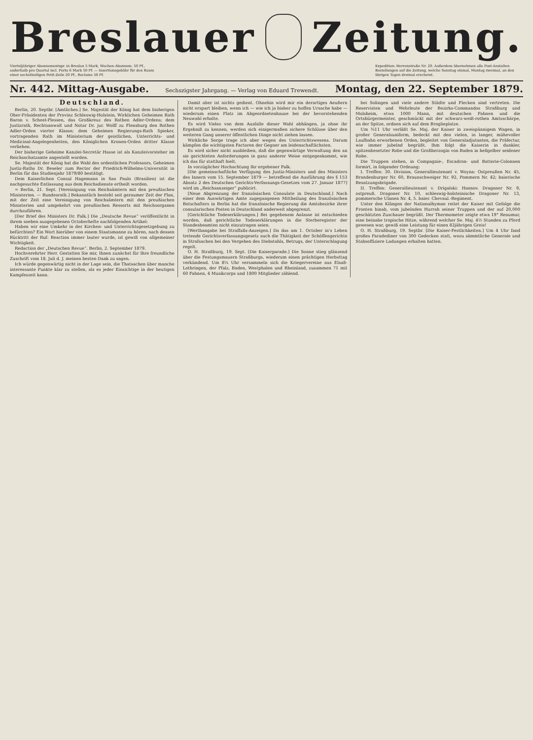Breslauer Zeitung.
Vierteljähriger Abonnementspr. in Breslau 5 Mark, Wochen-Abonnem. 50 Pf., außerhalb pro Quartal incl. Porto 6 Mark 50 Pf. — Insertionsgebühr für den Raum einer sechstheiligen Petit-Zeile 20 Pf., Reclame 50 Pf.
Expedition: Herrenstraße Nr. 20. Außerdem übernehmen alle Post-Anstalten Bestellungen auf die Zeitung, welche Sonntag einmal, Montag zweimal, an den übrigen Tagen dreimal erscheint.
Nr. 442. Mittag-Ausgabe. Sechszigster Jahrgang. — Verlag von Eduard Trewendt. Montag, den 22. September 1879.
Deutschland.
Berlin, 20. Septbr. [Amtliches.] Se. Majestät der König hat dem bisherigen Ober-Präsidenten der Provinz Schleswig-Holstein, Wirklichen Geheimen Rath Baron v. Scheel-Plessen, das Großkreuz des Rothen Adler-Ordens; dem Justizrath, Rechtsanwalt und Notar Dr. jur. Wolff zu Flensburg den Rothen Adler-Orden vierter Klasse; dem Geheimen Regierungs-Rath Spieker, vortragenden Rath im Ministerium der geistlichen, Unterrichts- und Medicinal-Angelegenheiten, den Königlichen Kronen-Orden dritter Klasse verliehen.
Der bisherige Geheime Kanzlei-Secretär Hasse ist als Kanzleivorsteher im Reichsschatzamte angestellt worden.
Se. Majestät der König hat die Wahl des ordentlichen Professors, Geheimen Justiz-Raths Dr. Beseler zum Rector der Friedrich-Wilhelms-Universität in Berlin für das Studienjahr 1879/80 bestätigt.
Dem Kaiserlichen Consul Hagemann in Sao Paulo (Brasilien) ist die nachgesuchte Entlassung aus dem Reichsdienste ertheilt worden.
= Berlin, 21. Sept. [Vereinigung von Reichsämtern mit den preußischen Ministerien. — Bundesrath.] Bekanntlich besteht seit geraumer Zeit der Plan, mit der Zeit eine Vereinigung von Reichsämtern mit den preußischen Ministerien und umgekehrt von preußischen Ressorts mit Reichsorganen durchzuführen.
[Der Brief des Ministers Dr. Falk.] Die „Deutsche Revue“ veröffentlicht in ihrem soeben ausgegebenen Octoberhefte nachfolgenden Artikel:
Haben wir eine Umkehr in der Kirchen- und Unterrichtsgesetzgebung zu befürchten? Ein Wort hierüber von einem Staatsmanne zu hören, nach dessen Rücktritt der Ruf: Reaction immer lauter wurde, ist gewiß von allgemeiner Wichtigkeit.
Redaction der „Deutschen Revue“. Berlin, 2. September 1879.
Hochverehrter Herr. Gestatten Sie mir, Ihnen zunächst für Ihre freundliche Zuschrift vom 18. Juli d. J. meinen besten Dank zu sagen.
Ich würde gegenwärtig nicht in der Lage sein, die Thatsachen über manche interessante Punkte klar zu stellen, als es jeder Einsichtige in der heutigen Kampfeszeit kann.
Damit aber ist nichts gedient. Ohnehin wird mir ein derartiges Aeußern nicht erspart bleiben, wenn ich — wie ich ja bisher zu hoffen Ursache habe — wiederum einen Platz im Abgeordnetenhause bei der bevorstehenden Neuwahl erhalte.
Es wird Vieles von dem Ausfalle dieser Wahl abhängen, ja ohne ihr Ergebniß zu kennen, werden sich einigermaßen sichere Schlüsse über den weiteren Gang unserer öffentlichen Dinge nicht ziehen lassen.
Wirkliche Sorge trage ich aber wegen des Unterrichtswesens. Darum kämpfen die wichtigsten Factoren der Gegner am leidenschaftlichsten.
Es wird sicher nicht ausbleiben, daß die gegenwärtige Verwaltung den an sie gerichteten Anforderungen in ganz anderer Weise entgegenkommt, wie ich das für statthaft hielt.
In vorzüglicher Hochachtung Ihr ergebener Falk.
[Die gemeinschaftliche Verfügung des Justiz-Ministers und des Ministers des Innern vom 15. September 1879 — betreffend die Ausführung des § 153 Absatz 2 des Deutschen Gerichts-Verfassungs-Gesetzes vom 27. Januar 1877] wird im „Reichsanzeiger“ publicirt.
[Neue Abgrenzung der französischen Consulate in Deutschland.] Nach einer dem Auswärtigen Amte zugegangenen Mittheilung des französischen Botschafters in Berlin hat die französische Regierung die Amtsbezirke ihrer consularischen Posten in Deutschland anderweit abgegrenzt.
[Gerichtliche Todeserklärungen.] Bei gegebenem Anlasse ist entschieden worden, daß gerichtliche Todeserklärungen in die Sterberegister der Standesbeamten nicht einzutragen seien.
[Werthangabe bei Straffalls-Anzeigen.] Da das am 1. October in's Leben tretende Gerichtsverfassungsgesetz auch die Thätigkeit der Schöffengerichte in Strafsachen bei den Vergehen des Diebstahls, Betrugs, der Unterschlagung regelt.
O. H. Straßburg, 19. Sept. [Die Kaiserparade.] Die Sonne stieg glänzend über die Festungsmauern Straßburgs, wiederum einen prächtigen Herbsttag verkündend. Um 8¼ Uhr versammeln sich die Kriegervereine aus Elsaß-Lothringen, der Pfalz, Baden, Westphalen und Rheinland, zusammen 71 mit 60 Fahnen, 4 Musikcorps und 1800 Mitglieder zählend.
bei Solingen und viele andere Städte und Flecken sind vertreten. Die Reservisten und Wehrleute der Bezirks-Commandos Straßburg und Molsheim, etwa 1000 Mann, mit deutschen Fahnen und die Ortsbürgermeister, geschmückt mit der schwarz-weiß-rothen Amtsschärpe, an der Spitze, ordnen sich auf dem Broglieplatze.
Um ¾11 Uhr verläßt Se. Maj. der Kaiser in zweispännigem Wagen, in großer Generalsuniform, bedeckt mit den vielen, in langer, mühevoller Laufbahn erworbenen Orden, begleitet von Generaladjutanten, die Präfectur, wie immer jubelnd begrüßt. Ihm folgt die Kaiserin in dunkler, spitzenbesetzter Robe und die Großherzogin von Baden in hellgelber seidener Robe.
Die Truppen stehen, in Compagnie-, Escadron- und Batterie-Colonnen formirt, in folgender Ordnung:
I. Treffen: 30. Division, Generallieutenant v. Woyna: Ostpreußen Nr. 45, Brandenburger Nr. 60, Braunschweiger Nr. 92, Pommern Nr. 42; baierische Besatzungsbrigade.
II. Treffen: Generallieutenant v. Drigalski: Hannov. Dragoner Nr. 9, ostpreuß. Dragoner Nr. 10, schleswig-holsteinische Dragoner Nr. 13, pommersche Ulanen Nr. 4, 5. baier. Chevaul.-Regiment.
Unter den Klängen der Nationalhymne reitet der Kaiser mit Gefolge die Fronten hinab, vom jubelnden Hurrah seiner Truppen und der auf 20,000 geschätzten Zuschauer begrüßt. Der Thermometer zeigte etwa 19° Reaumur, eine beinahe tropische Hitze, während welcher Se. Maj. 4½ Stunden zu Pferd gewesen war, gewiß eine Leistung für einen 82jährigen Greis!
O. H. Straßburg, 19. Septbr. [Die Kaiser-Festlichkeiten.] Um 4 Uhr fand großes Paradediner von 300 Gedecken statt, wozu sämmtliche Generale und Stabsoffiziere Ladungen erhalten hatten.